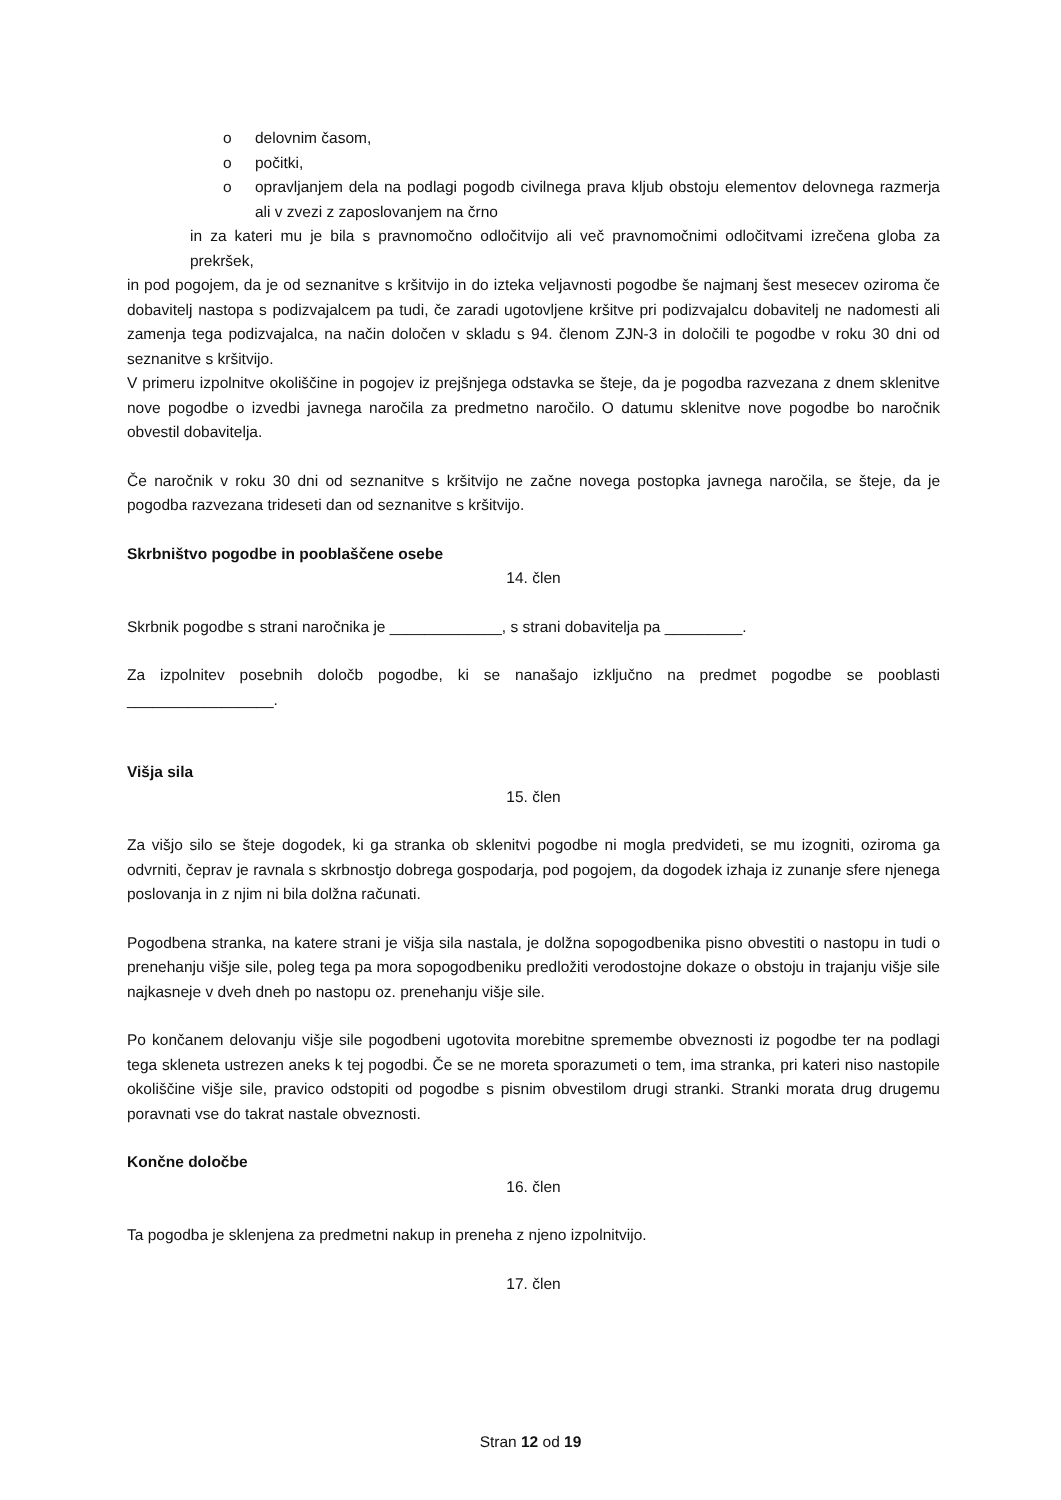o delovnim časom,
o počitki,
o opravljanjem dela na podlagi pogodb civilnega prava kljub obstoju elementov delovnega razmerja ali v zvezi z zaposlovanjem na črno
in za kateri mu je bila s pravnomočno odločitvijo ali več pravnomočnimi odločitvami izrečena globa za prekršek,
in pod pogojem, da je od seznanitve s kršitvijo in do izteka veljavnosti pogodbe še najmanj šest mesecev oziroma če dobavitelj nastopa s podizvajalcem pa tudi, če zaradi ugotovljene kršitve pri podizvajalcu dobavitelj ne nadomesti ali zamenja tega podizvajalca, na način določen v skladu s 94. členom ZJN-3 in določili te pogodbe v roku 30 dni od seznanitve s kršitvijo.
V primeru izpolnitve okoliščine in pogojev iz prejšnjega odstavka se šteje, da je pogodba razvezana z dnem sklenitve nove pogodbe o izvedbi javnega naročila za predmetno naročilo. O datumu sklenitve nove pogodbe bo naročnik obvestil dobavitelja.
Če naročnik v roku 30 dni od seznanitve s kršitvijo ne začne novega postopka javnega naročila, se šteje, da je pogodba razvezana trideseti dan od seznanitve s kršitvijo.
Skrbništvo pogodbe in pooblaščene osebe
14. člen
Skrbnik pogodbe s strani naročnika je _____________, s strani dobavitelja pa _________.
Za izpolnitev posebnih določb pogodbe, ki se nanašajo izključno na predmet pogodbe se pooblasti _________________.
Višja sila
15. člen
Za višjo silo se šteje dogodek, ki ga stranka ob sklenitvi pogodbe ni mogla predvideti, se mu izogniti, oziroma ga odvrniti, čeprav je ravnala s skrbnostjo dobrega gospodarja, pod pogojem, da dogodek izhaja iz zunanje sfere njenega poslovanja in z njim ni bila dolžna računati.
Pogodbena stranka, na katere strani je višja sila nastala, je dolžna sopogodbenika pisno obvestiti o nastopu in tudi o prenehanju višje sile, poleg tega pa mora sopogodbeniku predložiti verodostojne dokaze o obstoju in trajanju višje sile najkasneje v dveh dneh po nastopu oz. prenehanju višje sile.
Po končanem delovanju višje sile pogodbeni ugotovita morebitne spremembe obveznosti iz pogodbe ter na podlagi tega skleneta ustrezen aneks k tej pogodbi. Če se ne moreta sporazumeti o tem, ima stranka, pri kateri niso nastopile okoliščine višje sile, pravico odstopiti od pogodbe s pisnim obvestilom drugi stranki. Stranki morata drug drugemu poravnati vse do takrat nastale obveznosti.
Končne določbe
16. člen
Ta pogodba je sklenjena za predmetni nakup in preneha z njeno izpolnitvijo.
17. člen
Stran 12 od 19